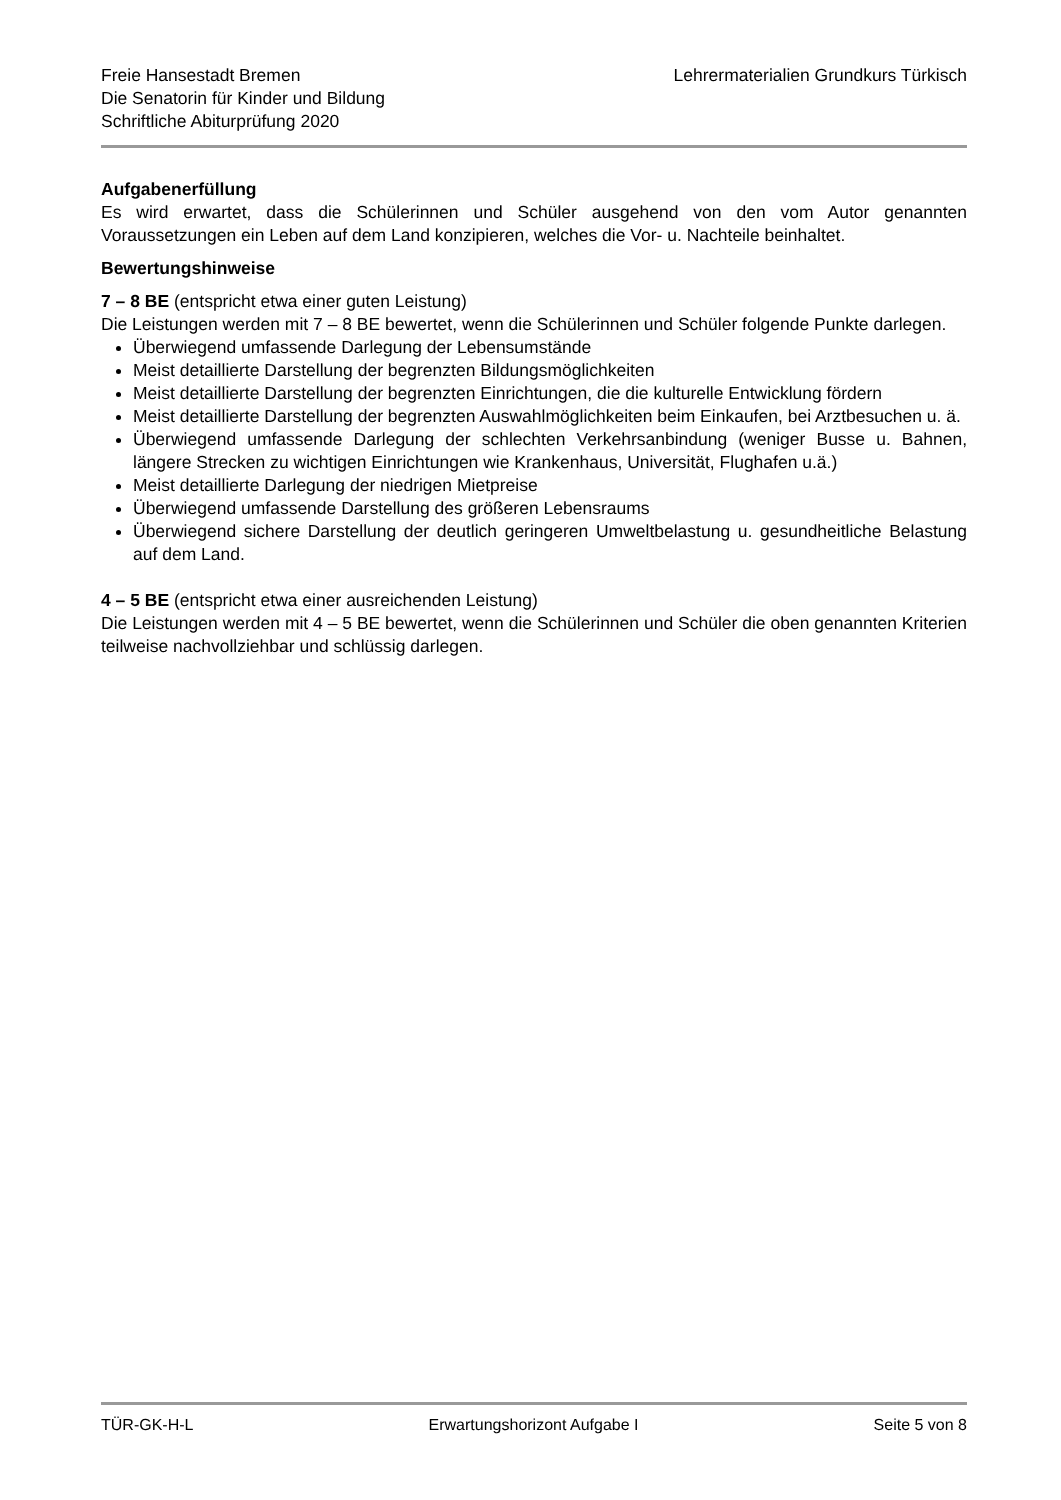Freie Hansestadt Bremen
Die Senatorin für Kinder und Bildung
Schriftliche Abiturprüfung 2020
Lehrermaterialien Grundkurs Türkisch
Aufgabenerfüllung
Es wird erwartet, dass die Schülerinnen und Schüler ausgehend von den vom Autor genannten Voraussetzungen ein Leben auf dem Land konzipieren, welches die Vor- u. Nachteile beinhaltet.
Bewertungshinweise
7 – 8 BE (entspricht etwa einer guten Leistung)
Die Leistungen werden mit 7 – 8 BE bewertet, wenn die Schülerinnen und Schüler folgende Punkte darlegen.
Überwiegend umfassende Darlegung der Lebensumstände
Meist detaillierte Darstellung der begrenzten Bildungsmöglichkeiten
Meist detaillierte Darstellung der begrenzten Einrichtungen, die die kulturelle Entwicklung fördern
Meist detaillierte Darstellung der begrenzten Auswahlmöglichkeiten beim Einkaufen, bei Arztbesuchen u. ä.
Überwiegend umfassende Darlegung der schlechten Verkehrsanbindung (weniger Busse u. Bahnen, längere Strecken zu wichtigen Einrichtungen wie Krankenhaus, Universität, Flughafen u.ä.)
Meist detaillierte Darlegung der niedrigen Mietpreise
Überwiegend umfassende Darstellung des größeren Lebensraums
Überwiegend sichere Darstellung der deutlich geringeren Umweltbelastung u. gesundheitliche Belastung auf dem Land.
4 – 5 BE (entspricht etwa einer ausreichenden Leistung)
Die Leistungen werden mit 4 – 5 BE bewertet, wenn die Schülerinnen und Schüler die oben genannten Kriterien teilweise nachvollziehbar und schlüssig darlegen.
TÜR-GK-H-L Erwartungshorizont Aufgabe I Seite 5 von 8